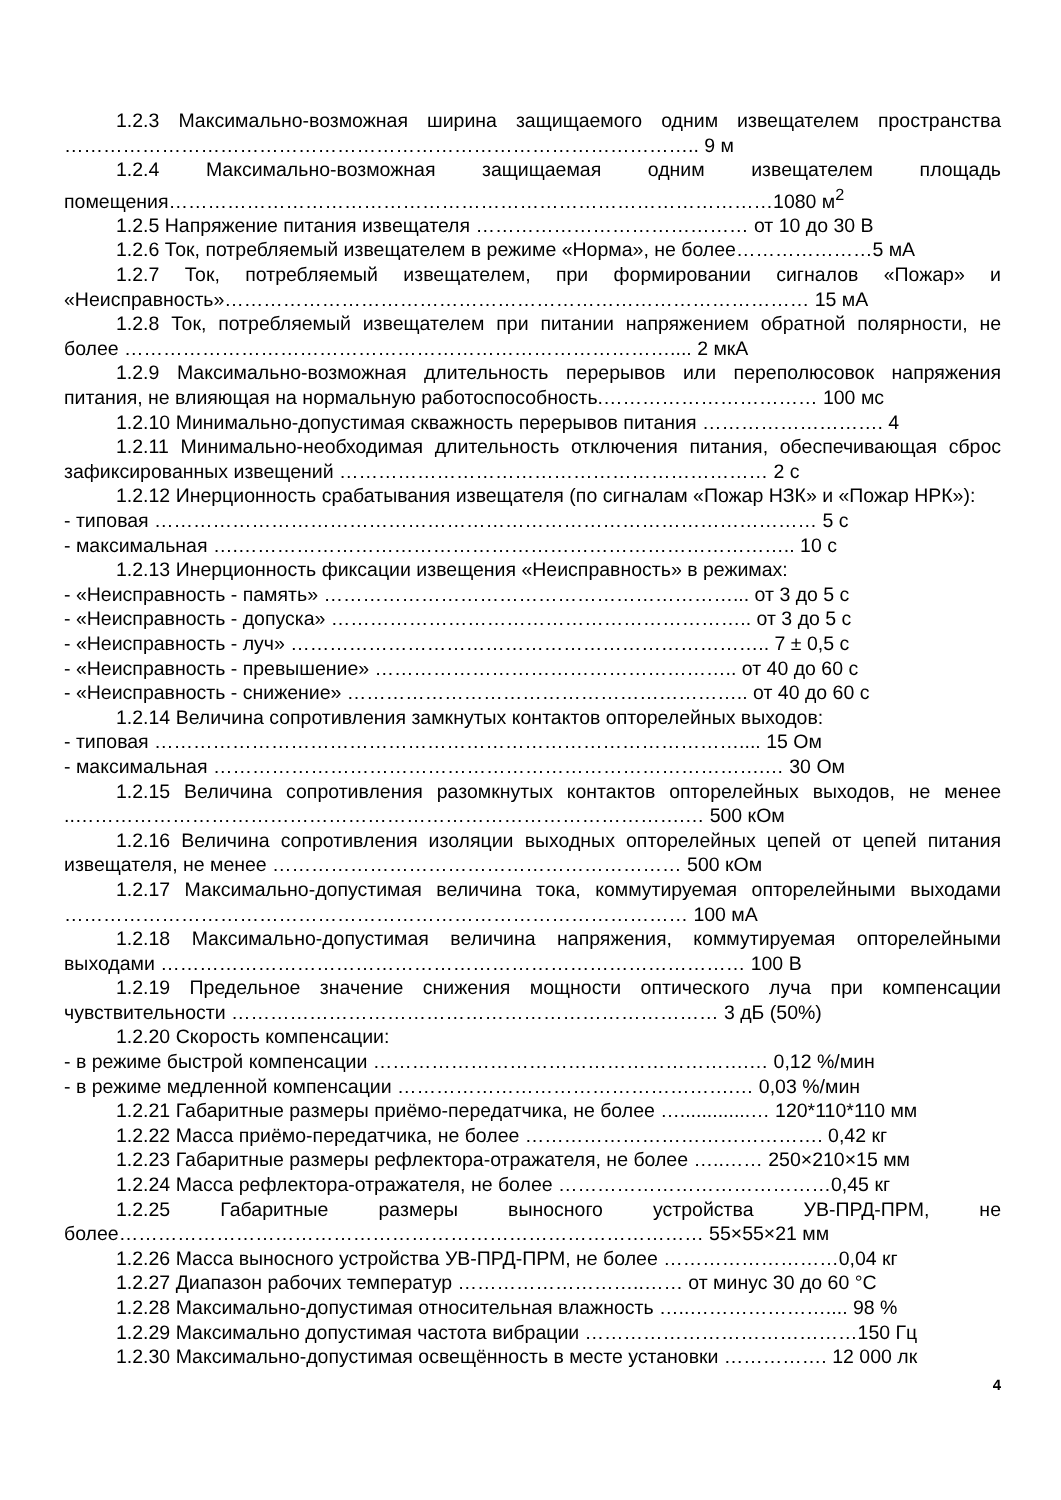1.2.3 Максимально-возможная ширина защищаемого одним извещателем пространства …………………………………………………………………………………….. 9 м
1.2.4 Максимально-возможная защищаемая одним извещателем площадь помещения…………………………………………………………………………………1080 м<sup>2</sup>
1.2.5 Напряжение питания извещателя …………………………………… от 10 до 30 В
1.2.6 Ток, потребляемый извещателем в режиме «Норма», не более…………………5 мА
1.2.7 Ток, потребляемый извещателем, при формировании сигналов «Пожар» и «Неисправность»……………………………………………………………………………… 15 мА
1.2.8 Ток, потребляемый извещателем при питании напряжением обратной полярности, не более ………………………………………………………………………….... 2 мкА
1.2.9 Максимально-возможная длительность перерывов или переполюсовок напряжения питания, не влияющая на нормальную работоспособность.…………………………… 100 мс
1.2.10 Минимально-допустимая скважность перерывов питания ………………………. 4
1.2.11 Минимально-необходимая длительность отключения питания, обеспечивающая сброс зафиксированных извещений ………………………………………………………… 2 с
1.2.12 Инерционность срабатывания извещателя (по сигналам «Пожар НЗК» и «Пожар НРК»):
- типовая ………………………………………………………………………………………… 5 с
- максимальная ….………………………………………………………………………….. 10 с
1.2.13 Инерционность фиксации извещения «Неисправность» в режимах:
- «Неисправность - память» ………………………………………………………... от 3 до 5 с
- «Неисправность - допуска» ……………………………………………………….. от 3 до 5 с
- «Неисправность - луч» ……………………………………………………………….. 7 ± 0,5 с
- «Неисправность - превышение» ……………………………………………….. от 40 до 60 с
- «Неисправность - снижение» …………………………………………………….. от 40 до 60 с
1.2.14 Величина сопротивления замкнутых контактов опторелейных выходов:
- типовая ……………………………………………………………………………….... 15 Ом
- максимальная ………………………………………………………………………….… 30 Ом
1.2.15 Величина сопротивления разомкнутых контактов опторелейных выходов, не менее ..………………………………………………………………………………….… 500 кОм
1.2.16 Величина сопротивления изоляции выходных опторелейных цепей от цепей питания извещателя, не менее ……………………………………………………… 500 кОм
1.2.17 Максимально-допустимая величина тока, коммутируемая опторелейными выходами …………………………………………………………………………………… 100 мА
1.2.18 Максимально-допустимая величина напряжения, коммутируемая опторелейными выходами ……………………………………………………………………………… 100 В
1.2.19 Предельное значение снижения мощности оптического луча при компенсации чувствительности ………………………………………………………………… 3 дБ (50%)
1.2.20 Скорость компенсации:
- в режиме быстрой компенсации ………………………………………………….… 0,12 %/мин
- в режиме медленной компенсации …………………………………………….… 0,03 %/мин
1.2.21 Габаритные размеры приёмо-передатчика, не более ….............… 120*110*110 мм
1.2.22 Масса приёмо-передатчика, не более ………………………………………. 0,42 кг
1.2.23 Габаритные размеры рефлектора-отражателя, не более …..…… 250×210×15 мм
1.2.24 Масса рефлектора-отражателя, не более ……………………………………0,45 кг
1.2.25 Габаритные размеры выносного устройства УВ-ПРД-ПРМ, не более……………………………………………………………………………… 55×55×21 мм
1.2.26 Масса выносного устройства УВ-ПРД-ПРМ, не более ………………………0,04 кг
1.2.27 Диапазон рабочих температур ………………………..…… от минус 30 до 60 °С
1.2.28 Максимально-допустимая относительная влажность …..………………….... 98 %
1.2.29 Максимально допустимая частота вибрации ……………………………………150 Гц
1.2.30 Максимально-допустимая освещённость в месте установки ……………. 12 000 лк
4